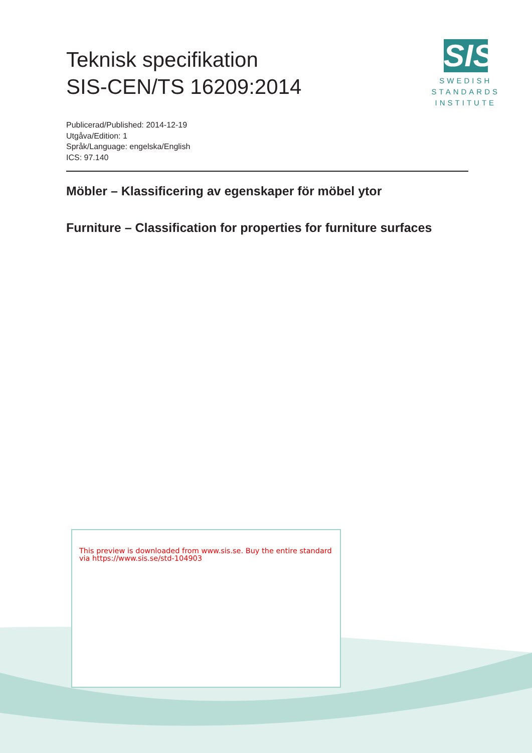Teknisk specifikation
SIS-CEN/TS 16209:2014
SIS
SWEDISH
STANDARDS
INSTITUTE
Publicerad/Published: 2014-12-19
Utgåva/Edition: 1
Språk/Language: engelska/English
ICS: 97.140
Möbler – Klassificering av egenskaper för möbel ytor
Furniture – Classification for properties for furniture surfaces
This preview is downloaded from www.sis.se. Buy the entire standard via https://www.sis.se/std-104903